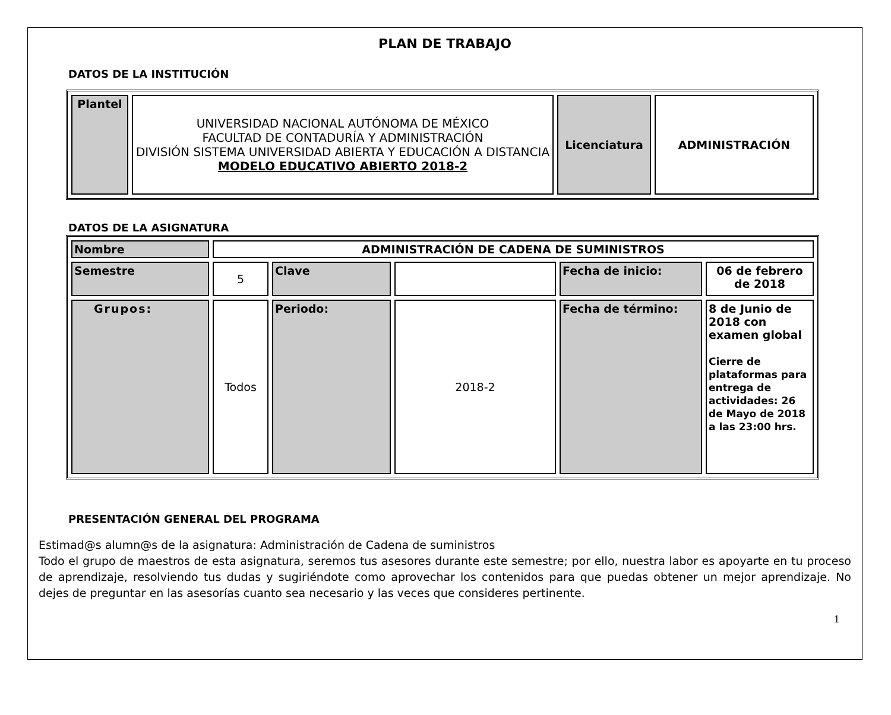PLAN DE TRABAJO
DATOS DE LA INSTITUCIÓN
| Plantel | UNIVERSIDAD NACIONAL AUTÓNOMA DE MÉXICO FACULTAD DE CONTADURÍA Y ADMINISTRACIÓN DIVISIÓN SISTEMA UNIVERSIDAD ABIERTA Y EDUCACIÓN A DISTANCIA MODELO EDUCATIVO ABIERTO 2018-2 | Licenciatura | ADMINISTRACIÓN |
DATOS DE LA ASIGNATURA
| Nombre | ADMINISTRACIÓN DE CADENA DE SUMINISTROS | | | | |
| Semestre | 5 | Clave | | Fecha de inicio: | 06 de febrero de 2018 |
| Grupos: | Todos | Periodo: | 2018-2 | Fecha de término: | 8 de Junio de 2018 con examen global Cierre de plataformas para entrega de actividades: 26 de Mayo de 2018 a las 23:00 hrs. |
PRESENTACIÓN GENERAL DEL PROGRAMA
Estimad@s alumn@s de la asignatura: Administración de Cadena de suministros
Todo el grupo de maestros de esta asignatura, seremos tus asesores durante este semestre; por ello, nuestra labor es apoyarte en tu proceso de aprendizaje, resolviendo tus dudas y sugiriéndote como aprovechar los contenidos para que puedas obtener un mejor aprendizaje. No dejes de preguntar en las asesorías cuanto sea necesario y las veces que consideres pertinente.
1